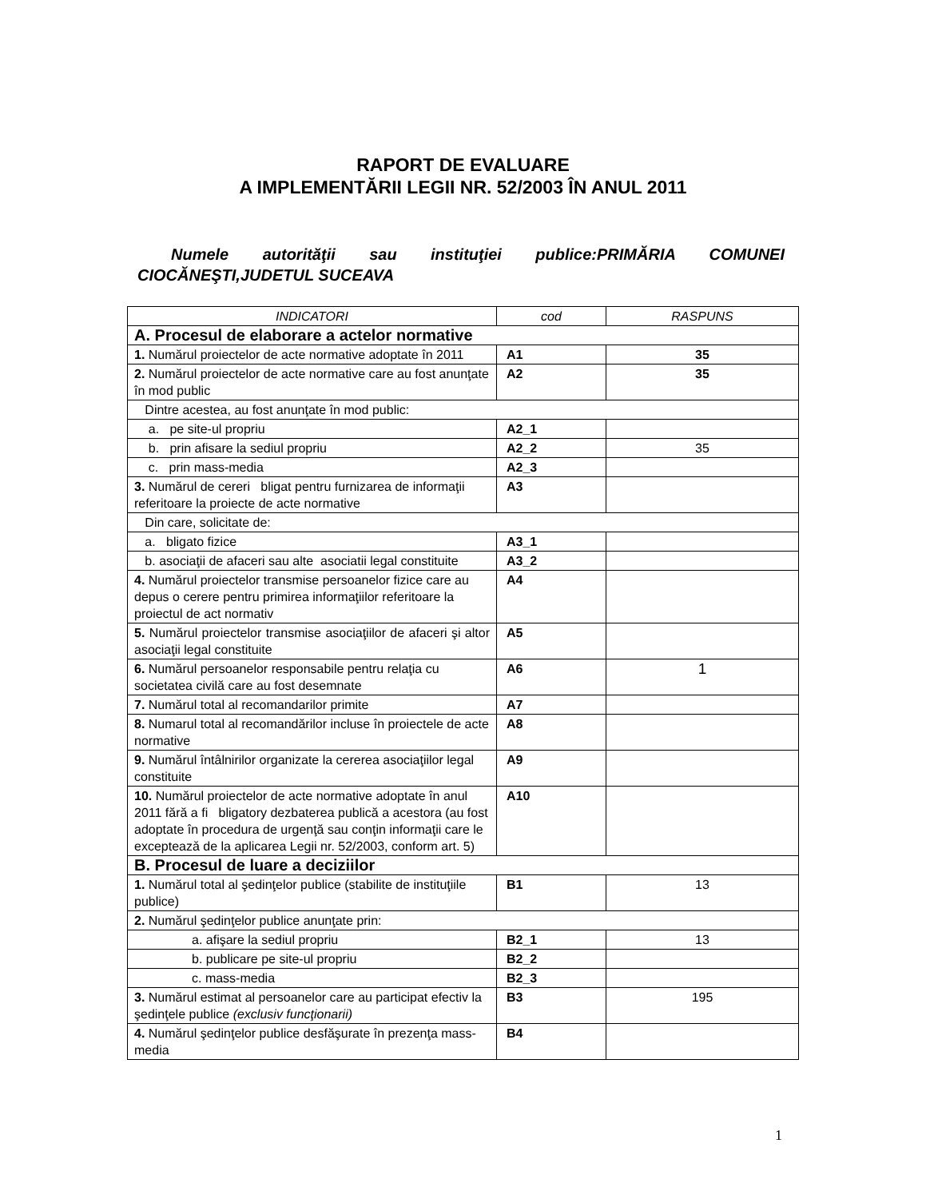RAPORT DE EVALUARE
A IMPLEMENTĂRII LEGII NR. 52/2003 ÎN ANUL 2011
Numele autorităţii sau instituţiei publice:PRIMĂRIA COMUNEI CIOCĂNEŞTI,JUDETUL SUCEAVA
| INDICATORI | cod | RASPUNS |
| --- | --- | --- |
| A. Procesul de elaborare a actelor normative | | |
| 1. Numărul proiectelor de acte normative adoptate în 2011 | A1 | 35 |
| 2. Numărul proiectelor de acte normative care au fost anunţate în mod public | A2 | 35 |
| Dintre acestea, au fost anunţate în mod public: | | |
| a. pe site-ul propriu | A2_1 | |
| b. prin afisare la sediul propriu | A2_2 | 35 |
| c. prin mass-media | A2_3 | |
| 3. Numărul de cereri bligat pentru furnizarea de informaţii referitoare la proiecte de acte normative | A3 | |
| Din care, solicitate de: | | |
| a. bligato fizice | A3_1 | |
| b. asociaţii de afaceri sau alte asociatii legal constituite | A3_2 | |
| 4. Numărul proiectelor transmise persoanelor fizice care au depus o cerere pentru primirea informaţiilor referitoare la proiectul de act normativ | A4 | |
| 5. Numărul proiectelor transmise asociaţiilor de afaceri şi altor asociaţii legal constituite | A5 | |
| 6. Numărul persoanelor responsabile pentru relaţia cu societatea civilă care au fost desemnate | A6 | 1 |
| 7. Numărul total al recomandarilor primite | A7 | |
| 8. Numarul total al recomandărilor incluse în proiectele de acte normative | A8 | |
| 9. Numărul întâlnirilor organizate la cererea asociaţiilor legal constituite | A9 | |
| 10. Numărul proiectelor de acte normative adoptate în anul 2011 fără a fi bligatory dezbaterea publică a acestora (au fost adoptate în procedura de urgenţă sau conţin informaţii care le excepteazǎ de la aplicarea Legii nr. 52/2003, conform art. 5) | A10 | |
| B. Procesul de luare a deciziilor | | |
| 1. Numărul total al şedinţelor publice (stabilite de instituţiile publice) | B1 | 13 |
| 2. Numărul şedinţelor publice anunţate prin: | | |
| a. afişare la sediul propriu | B2_1 | 13 |
| b. publicare pe site-ul propriu | B2_2 | |
| c. mass-media | B2_3 | |
| 3. Numărul estimat al persoanelor care au participat efectiv la şedinţele publice (exclusiv funcţionarii) | B3 | 195 |
| 4. Numărul şedinţelor publice desfăşurate în prezenţa mass-media | B4 | |
1